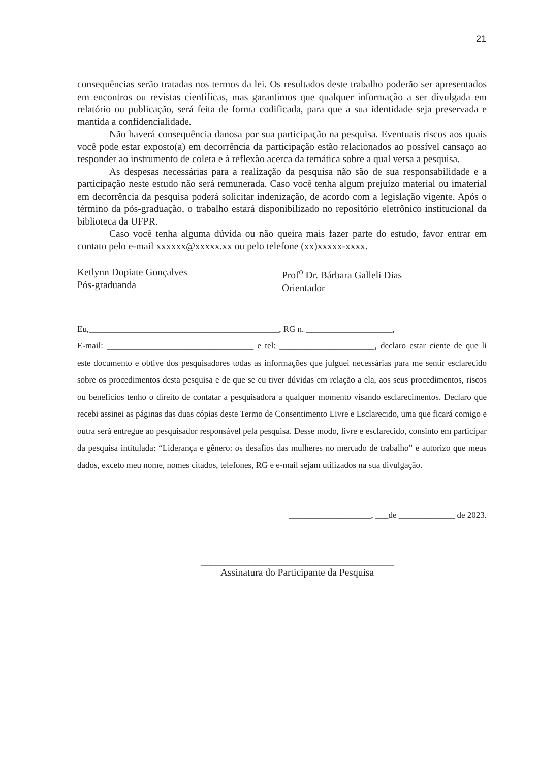21
consequências serão tratadas nos termos da lei. Os resultados deste trabalho poderão ser apresentados em encontros ou revistas científicas, mas garantimos que qualquer informação a ser divulgada em relatório ou publicação, será feita de forma codificada, para que a sua identidade seja preservada e mantida a confidencialidade.
Não haverá consequência danosa por sua participação na pesquisa. Eventuais riscos aos quais você pode estar exposto(a) em decorrência da participação estão relacionados ao possível cansaço ao responder ao instrumento de coleta e à reflexão acerca da temática sobre a qual versa a pesquisa.
As despesas necessárias para a realização da pesquisa não são de sua responsabilidade e a participação neste estudo não será remunerada. Caso você tenha algum prejuízo material ou imaterial em decorrência da pesquisa poderá solicitar indenização, de acordo com a legislação vigente. Após o término da pós-graduação, o trabalho estará disponibilizado no repositório eletrônico institucional da biblioteca da UFPR.
Caso você tenha alguma dúvida ou não queira mais fazer parte do estudo, favor entrar em contato pelo e-mail xxxxxx@xxxxx.xx ou pelo telefone (xx)xxxxx-xxxx.
Ketlynn Dopiate Gonçalves
Pós-graduanda
Prof<sup>o</sup> Dr. Bárbara Galleli Dias
Orientador
Eu,____________________________________________, RG n. ____________________,
E-mail: __________________________________ e tel: ______________________, declaro estar ciente de que li este documento e obtive dos pesquisadores todas as informações que julguei necessárias para me sentir esclarecido sobre os procedimentos desta pesquisa e de que se eu tiver dúvidas em relação a ela, aos seus procedimentos, riscos ou benefícios tenho o direito de contatar a pesquisadora a qualquer momento visando esclarecimentos. Declaro que recebi assinei as páginas das duas cópias deste Termo de Consentimento Livre e Esclarecido, uma que ficará comigo e outra será entregue ao pesquisador responsável pela pesquisa. Desse modo, livre e esclarecido, consinto em participar da pesquisa intitulada: “Liderança e gênero: os desafios das mulheres no mercado de trabalho” e autorizo que meus dados, exceto meu nome, nomes citados, telefones, RG e e-mail sejam utilizados na sua divulgação.
___________________, ___de _____________ de 2023.
_______________________________________
Assinatura do Participante da Pesquisa